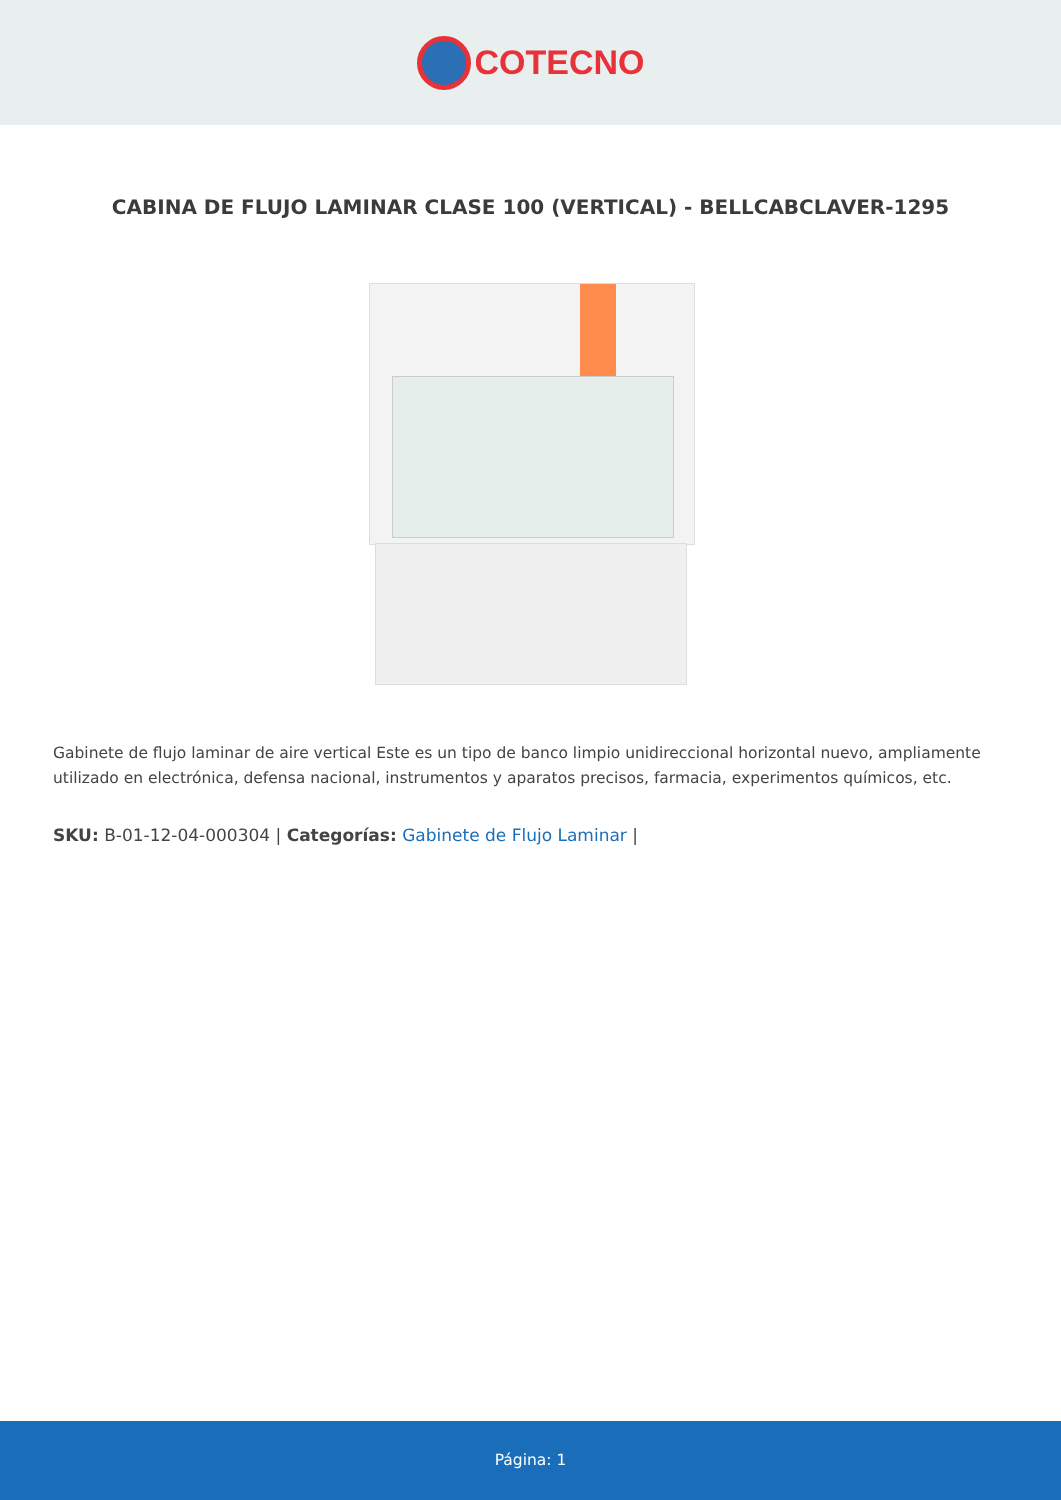COTECNO
CABINA DE FLUJO LAMINAR CLASE 100 (VERTICAL) - BELLCABCLAVER-1295
Gabinete de flujo laminar de aire vertical Este es un tipo de banco limpio unidireccional horizontal nuevo, ampliamente utilizado en electrónica, defensa nacional, instrumentos y aparatos precisos, farmacia, experimentos químicos, etc.
SKU: B-01-12-04-000304 | Categorías: Gabinete de Flujo Laminar |
Página: 1